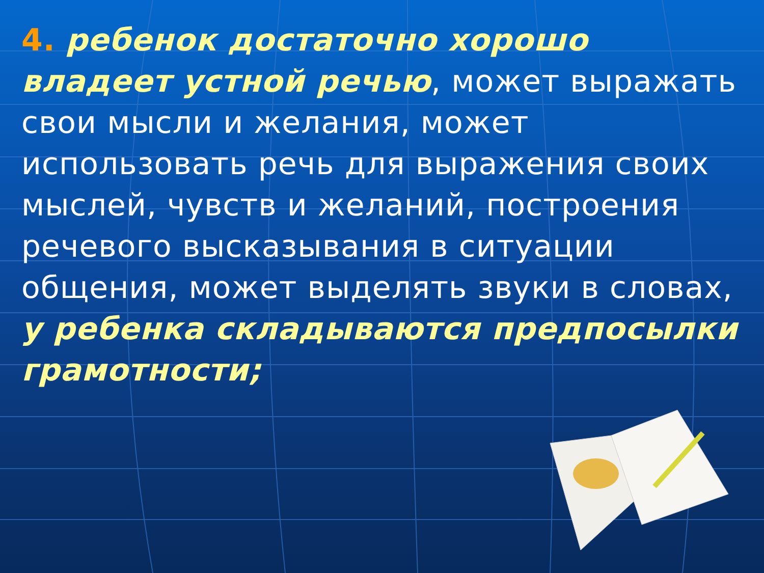4. ребенок достаточно хорошо владеет устной речью, может выражать свои мысли и желания, может использовать речь для выражения своих мыслей, чувств и желаний, построения речевого высказывания в ситуации общения, может выделять звуки в словах, у ребенка складываются предпосылки грамотности;